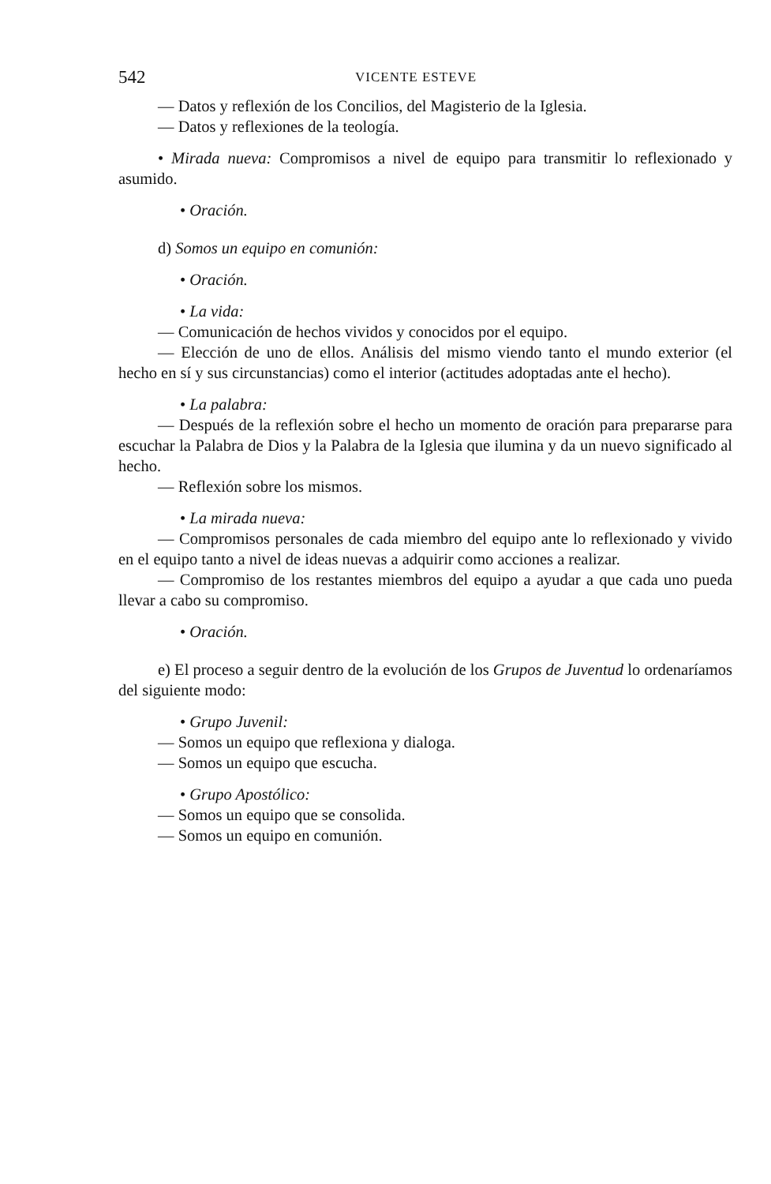542 VICENTE ESTEVE
— Datos y reflexión de los Concilios, del Magisterio de la Iglesia.
— Datos y reflexiones de la teología.
• Mirada nueva: Compromisos a nivel de equipo para transmitir lo reflexionado y asumido.
• Oración.
d) Somos un equipo en comunión:
• Oración.
• La vida:
— Comunicación de hechos vividos y conocidos por el equipo.
— Elección de uno de ellos. Análisis del mismo viendo tanto el mundo exterior (el hecho en sí y sus circunstancias) como el interior (actitudes adoptadas ante el hecho).
• La palabra:
— Después de la reflexión sobre el hecho un momento de oración para prepararse para escuchar la Palabra de Dios y la Palabra de la Iglesia que ilumina y da un nuevo significado al hecho.
— Reflexión sobre los mismos.
• La mirada nueva:
— Compromisos personales de cada miembro del equipo ante lo reflexionado y vivido en el equipo tanto a nivel de ideas nuevas a adquirir como acciones a realizar.
— Compromiso de los restantes miembros del equipo a ayudar a que cada uno pueda llevar a cabo su compromiso.
• Oración.
e) El proceso a seguir dentro de la evolución de los Grupos de Juventud lo ordenaríamos del siguiente modo:
• Grupo Juvenil:
— Somos un equipo que reflexiona y dialoga.
— Somos un equipo que escucha.
• Grupo Apostólico:
— Somos un equipo que se consolida.
— Somos un equipo en comunión.